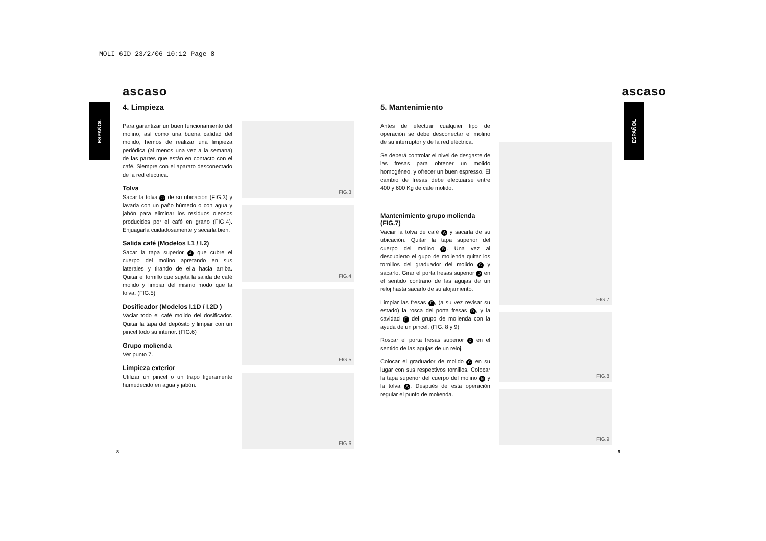MOLI 6ID 23/2/06 10:12 Page 8
ESPAÑOL
ESPAÑOL
ascaso
4. Limpieza
Para garantizar un buen funcionamiento del molino, así como una buena calidad del molido, hemos de realizar una limpieza periódica (al menos una vez a la semana) de las partes que están en contacto con el café. Siempre con el aparato desconectado de la red eléctrica.
Tolva
Sacar la tolva 3 de su ubicación (FIG.3) y lavarla con un paño húmedo o con agua y jabón para eliminar los residuos oleosos producidos por el café en grano (FIG.4). Enjuagarla cuidadosamente y secarla bien.
Salida café (Modelos I.1 / I.2)
Sacar la tapa superior 4 que cubre el cuerpo del molino apretando en sus laterales y tirando de ella hacia arriba. Quitar el tornillo que sujeta la salida de café molido y limpiar del mismo modo que la tolva. (FIG.5)
Dosificador (Modelos I.1D / I.2D )
Vaciar todo el café molido del dosificador. Quitar la tapa del depósito y limpiar con un pincel todo su interior. (FIG.6)
Grupo molienda
Ver punto 7.
Limpieza exterior
Utilizar un pincel o un trapo ligeramente humedecido en agua y jabón.
FIG.3
FIG.4
FIG.5
FIG.6
8
ascaso
5. Mantenimiento
Antes de efectuar cualquier tipo de operación se debe desconectar el molino de su interruptor y de la red eléctrica.
Se deberá controlar el nivel de desgaste de las fresas para obtener un molido homogéneo, y ofrecer un buen espresso. El cambio de fresas debe efectuarse entre 400 y 600 Kg de café molido.
Mantenimiento grupo molienda (FIG.7)
Vaciar la tolva de café A y sacarla de su ubicación. Quitar la tapa superior del cuerpo del molino B. Una vez al descubierto el gupo de molienda quitar los tornillos del graduador del molido C y sacarlo. Girar el porta fresas superior D en el sentido contrario de las agujas de un reloj hasta sacarlo de su alojamiento.
Limpiar las fresas E, (a su vez revisar su estado) la rosca del porta fresas D, y la cavidad F del grupo de molienda con la ayuda de un pincel. (FIG. 8 y 9)
Roscar el porta fresas superior D en el sentido de las agujas de un reloj.
Colocar el graduador de molido C en su lugar con sus respectivos tornillos. Colocar la tapa superior del cuerpo del molino B y la tolva A. Después de esta operación regular el punto de molienda.
FIG.7
FIG.8
FIG.9
9